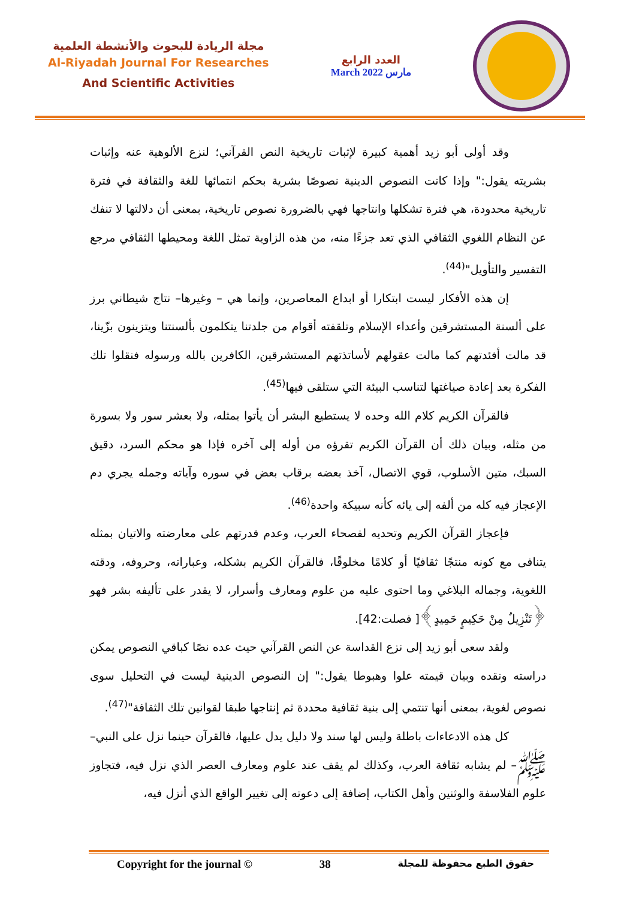مجلة الريادة للبحوث والأنشطة العلمية
Al-Riyadah Journal For Researches
And Scientific Activities
العدد الرابع
March 2022 مارس
وقد أولى أبو زيد أهمية كبيرة لإثبات تاريخية النص القرآني؛ لنزع الألوهية عنه وإثبات بشريته يقول:" وإذا كانت النصوص الدينية نصوصًا بشرية بحكم انتمائها للغة والثقافة في فترة تاريخية محدودة، هي فترة تشكلها وانتاجها فهي بالضرورة نصوص تاريخية، بمعنى أن دلالتها لا تنفك عن النظام اللغوي الثقافي الذي تعد جزءًا منه، من هذه الزاوية تمثل اللغة ومحيطها الثقافي مرجع التفسير والتأويل"<sup>(44)</sup>.
إن هذه الأفكار ليست ابتكارا أو ابداع المعاصرين، وإنما هي – وغيرها– نتاج شيطاني برز على ألسنة المستشرقين وأعداء الإسلام وتلقفته أقوام من جلدتنا يتكلمون بألسنتنا ويتزينون بزّينا، قد مالت أفئدتهم كما مالت عقولهم لأساتذتهم المستشرقين، الكافرين بالله ورسوله فنقلوا تلك الفكرة بعد إعادة صياغتها لتناسب البيئة التي ستلقى فيها<sup>(45)</sup>.
فالقرآن الكريم كلام الله وحده لا يستطيع البشر أن يأتوا بمثله، ولا بعشر سور ولا بسورة من مثله، وبيان ذلك أن القرآن الكريم تقرؤه من أوله إلى آخره فإذا هو محكم السرد، دقيق السبك، متين الأسلوب، قوي الاتصال، آخذ بعضه برقاب بعض في سوره وآياته وجمله يجري دم الإعجاز فيه كله من ألفه إلى يائه كأنه سبيكة واحدة<sup>(46)</sup>.
فإعجاز القرآن الكريم وتحديه لفصحاء العرب، وعدم قدرتهم على معارضته والاتيان بمثله يتنافى مع كونه منتجًا ثقافيًا أو كلامًا مخلوقًا، فالقرآن الكريم بشكله، وعباراته، وحروفه، ودقته اللغوية، وجماله البلاغي وما احتوى عليه من علوم ومعارف وأسرار، لا يقدر على تأليفه بشر فهو ﴿تَنْزِيلٌ مِنْ حَكِيمٍ حَمِيدٍ﴾[ فصلت:42].
ولقد سعى أبو زيد إلى نزع القداسة عن النص القرآني حيث عده نصًا كباقي النصوص يمكن دراسته ونقده وبيان قيمته علوا وهبوطا يقول:" إن النصوص الدينية ليست في التحليل سوى نصوص لغوية، بمعنى أنها تنتمي إلى بنية ثقافية محددة ثم إنتاجها طبقا لقوانين تلك الثقافة"<sup>(47)</sup>.
كل هذه الادعاءات باطلة وليس لها سند ولا دليل يدل عليها، فالقرآن حينما نزل على النبي–ﷺ– لم يشابه ثقافة العرب، وكذلك لم يقف عند علوم ومعارف العصر الذي نزل فيه، فتجاوز علوم الفلاسفة والوثنين وأهل الكتاب، إضافة إلى دعوته إلى تغيير الواقع الذي أنزل فيه،
Copyright for the journal © 38 حقوق الطبع محفوظة للمجلة